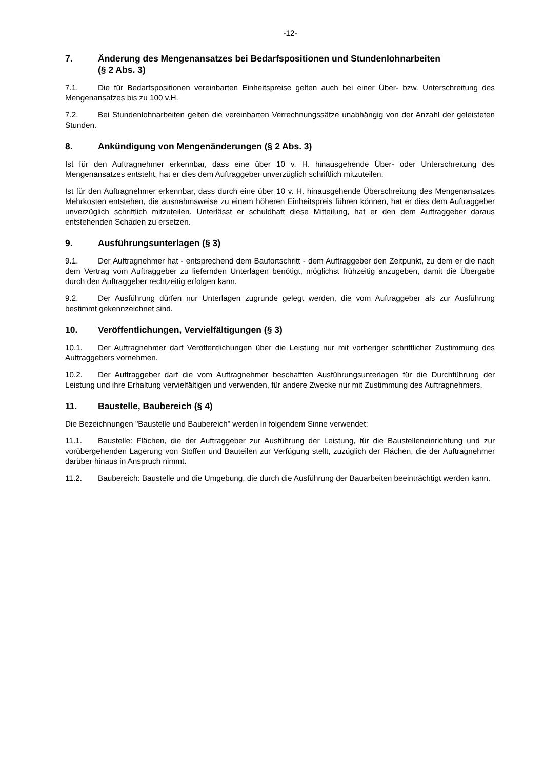-12-
7. Änderung des Mengenansatzes bei Bedarfspositionen und Stundenlohnarbeiten
(§ 2 Abs. 3)
7.1. Die für Bedarfspositionen vereinbarten Einheitspreise gelten auch bei einer Über- bzw. Unterschreitung des Mengenansatzes bis zu 100 v.H.
7.2. Bei Stundenlohnarbeiten gelten die vereinbarten Verrechnungssätze unabhängig von der Anzahl der geleisteten Stunden.
8. Ankündigung von Mengenänderungen (§ 2 Abs. 3)
Ist für den Auftragnehmer erkennbar, dass eine über 10 v. H. hinausgehende Über- oder Unterschreitung des Mengenansatzes entsteht, hat er dies dem Auftraggeber unverzüglich schriftlich mitzuteilen.
Ist für den Auftragnehmer erkennbar, dass durch eine über 10 v. H. hinausgehende Überschreitung des Mengenansatzes Mehrkosten entstehen, die ausnahmsweise zu einem höheren Einheitspreis führen können, hat er dies dem Auftraggeber unverzüglich schriftlich mitzuteilen. Unterlässt er schuldhaft diese Mitteilung, hat er den dem Auftraggeber daraus entstehenden Schaden zu ersetzen.
9. Ausführungsunterlagen (§ 3)
9.1. Der Auftragnehmer hat - entsprechend dem Baufortschritt - dem Auftraggeber den Zeitpunkt, zu dem er die nach dem Vertrag vom Auftraggeber zu liefernden Unterlagen benötigt, möglichst frühzeitig anzugeben, damit die Übergabe durch den Auftraggeber rechtzeitig erfolgen kann.
9.2. Der Ausführung dürfen nur Unterlagen zugrunde gelegt werden, die vom Auftraggeber als zur Ausführung bestimmt gekennzeichnet sind.
10. Veröffentlichungen, Vervielfältigungen (§ 3)
10.1. Der Auftragnehmer darf Veröffentlichungen über die Leistung nur mit vorheriger schriftlicher Zustimmung des Auftraggebers vornehmen.
10.2. Der Auftraggeber darf die vom Auftragnehmer beschafften Ausführungsunterlagen für die Durchführung der Leistung und ihre Erhaltung vervielfältigen und verwenden, für andere Zwecke nur mit Zustimmung des Auftragnehmers.
11. Baustelle, Baubereich (§ 4)
Die Bezeichnungen "Baustelle und Baubereich" werden in folgendem Sinne verwendet:
11.1. Baustelle: Flächen, die der Auftraggeber zur Ausführung der Leistung, für die Baustelleneinrichtung und zur vorübergehenden Lagerung von Stoffen und Bauteilen zur Verfügung stellt, zuzüglich der Flächen, die der Auftragnehmer darüber hinaus in Anspruch nimmt.
11.2. Baubereich: Baustelle und die Umgebung, die durch die Ausführung der Bauarbeiten beeinträchtigt werden kann.